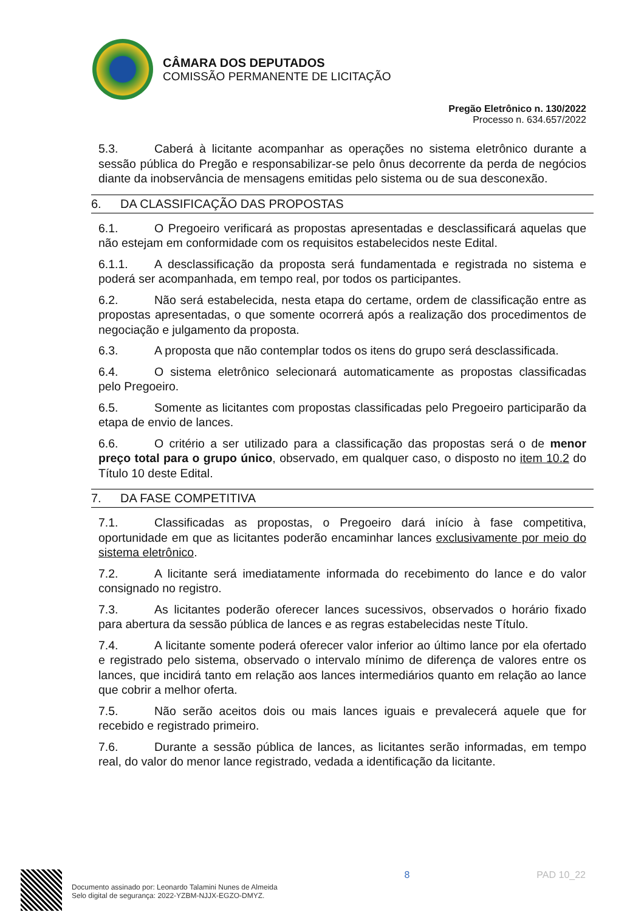CÂMARA DOS DEPUTADOS
COMISSÃO PERMANENTE DE LICITAÇÃO
Pregão Eletrônico n. 130/2022
Processo n. 634.657/2022
5.3. Caberá à licitante acompanhar as operações no sistema eletrônico durante a sessão pública do Pregão e responsabilizar-se pelo ônus decorrente da perda de negócios diante da inobservância de mensagens emitidas pelo sistema ou de sua desconexão.
6. DA CLASSIFICAÇÃO DAS PROPOSTAS
6.1. O Pregoeiro verificará as propostas apresentadas e desclassificará aquelas que não estejam em conformidade com os requisitos estabelecidos neste Edital.
6.1.1. A desclassificação da proposta será fundamentada e registrada no sistema e poderá ser acompanhada, em tempo real, por todos os participantes.
6.2. Não será estabelecida, nesta etapa do certame, ordem de classificação entre as propostas apresentadas, o que somente ocorrerá após a realização dos procedimentos de negociação e julgamento da proposta.
6.3. A proposta que não contemplar todos os itens do grupo será desclassificada.
6.4. O sistema eletrônico selecionará automaticamente as propostas classificadas pelo Pregoeiro.
6.5. Somente as licitantes com propostas classificadas pelo Pregoeiro participarão da etapa de envio de lances.
6.6. O critério a ser utilizado para a classificação das propostas será o de menor preço total para o grupo único, observado, em qualquer caso, o disposto no item 10.2 do Título 10 deste Edital.
7. DA FASE COMPETITIVA
7.1. Classificadas as propostas, o Pregoeiro dará início à fase competitiva, oportunidade em que as licitantes poderão encaminhar lances exclusivamente por meio do sistema eletrônico.
7.2. A licitante será imediatamente informada do recebimento do lance e do valor consignado no registro.
7.3. As licitantes poderão oferecer lances sucessivos, observados o horário fixado para abertura da sessão pública de lances e as regras estabelecidas neste Título.
7.4. A licitante somente poderá oferecer valor inferior ao último lance por ela ofertado e registrado pelo sistema, observado o intervalo mínimo de diferença de valores entre os lances, que incidirá tanto em relação aos lances intermediários quanto em relação ao lance que cobrir a melhor oferta.
7.5. Não serão aceitos dois ou mais lances iguais e prevalecerá aquele que for recebido e registrado primeiro.
7.6. Durante a sessão pública de lances, as licitantes serão informadas, em tempo real, do valor do menor lance registrado, vedada a identificação da licitante.
Documento assinado por: Leonardo Talamini Nunes de Almeida
Selo digital de segurança: 2022-YZBM-NJJX-EGZO-DMYZ.
8 PAD 10_22